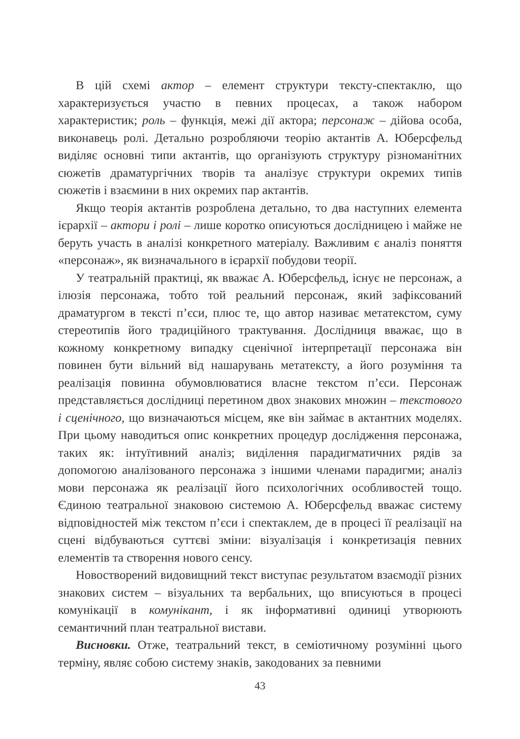В цій схемі актор – елемент структури тексту-спектаклю, що характеризується участю в певних процесах, а також набором характеристик; роль – функція, межі дії актора; персонаж – дійова особа, виконавець ролі. Детально розробляючи теорію актантів А. Юберсфельд виділяє основні типи актантів, що організують структуру різноманітних сюжетів драматургічних творів та аналізує структури окремих типів сюжетів і взаємини в них окремих пар актантів.
Якщо теорія актантів розроблена детально, то два наступних елемента ієрархії – актори і ролі – лише коротко описуються дослідницею і майже не беруть участь в аналізі конкретного матеріалу. Важливим є аналіз поняття «персонаж», як визначального в ієрархії побудови теорії.
У театральній практиці, як вважає А. Юберсфельд, існує не персонаж, а ілюзія персонажа, тобто той реальний персонаж, який зафіксований драматургом в тексті п’єси, плюс те, що автор називає метатекстом, суму стереотипів його традиційного трактування. Дослідниця вважає, що в кожному конкретному випадку сценічної інтерпретації персонажа він повинен бути вільний від нашарувань метатексту, а його розуміння та реалізація повинна обумовлюватися власне текстом п’єси. Персонаж представляється дослідниці перетином двох знакових множин – текстового і сценічного, що визначаються місцем, яке він займає в актантних моделях. При цьому наводиться опис конкретних процедур дослідження персонажа, таких як: інтуїтивний аналіз; виділення парадигматичних рядів за допомогою аналізованого персонажа з іншими членами парадигми; аналіз мови персонажа як реалізації його психологічних особливостей тощо. Єдиною театральної знаковою системою А. Юберсфельд вважає систему відповідностей між текстом п’єси і спектаклем, де в процесі її реалізації на сцені відбуваються суттєві зміни: візуалізація і конкретизація певних елементів та створення нового сенсу.
Новостворений видовищний текст виступає результатом взаємодії різних знакових систем – візуальних та вербальних, що вписуються в процесі комунікації в комунікант, і як інформативні одиниці утворюють семантичний план театральної вистави.
Висновки. Отже, театральний текст, в семіотичному розумінні цього терміну, являє собою систему знаків, закодованих за певними
43